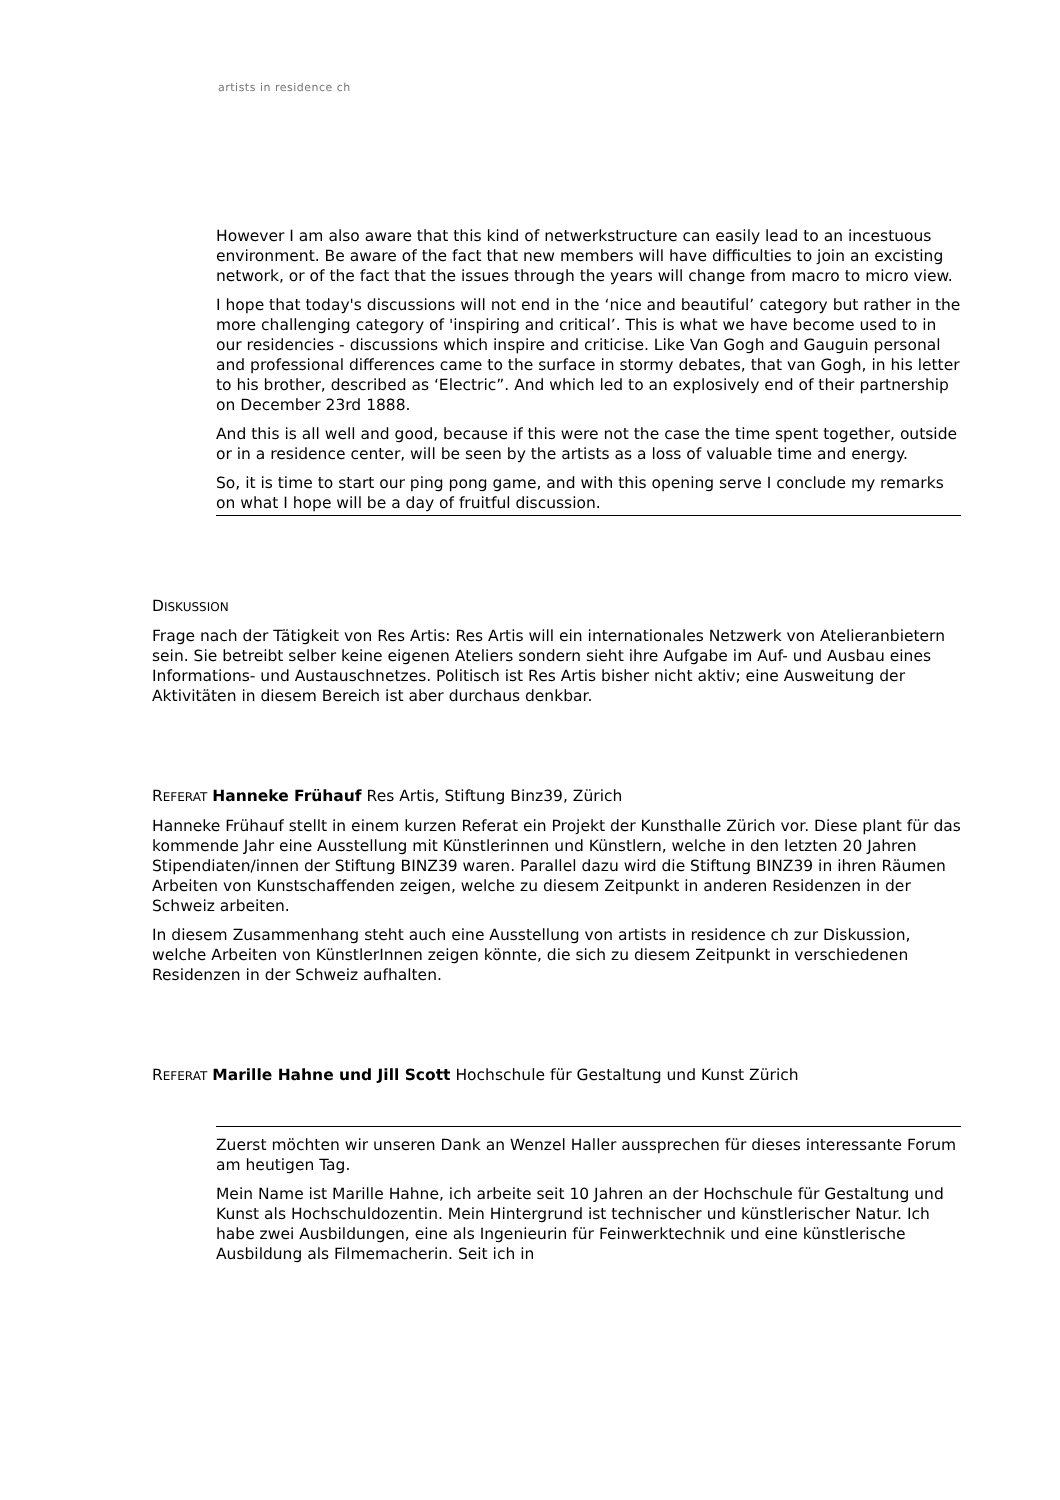artists in residence ch
However I am also aware that this kind of netwerkstructure can easily lead to an incestuous environment. Be aware of the fact that new members will have difficulties to join an excisting network, or of the fact that the issues through the years will change from macro to micro view.
I hope that today's discussions will not end in the ‘nice and beautiful’ category but rather in the more challenging category of 'inspiring and critical’. This is what we have become used to in our residencies - discussions which inspire and criticise. Like Van Gogh and Gauguin personal and professional differences came to the surface in stormy debates, that van Gogh, in his letter to his brother, described as ‘Electric”. And which led to an explosively end of their partnership on December 23rd 1888.
And this is all well and good, because if this were not the case the time spent together, outside or in a residence center, will be seen by the artists as a loss of valuable time and energy.
So, it is time to start our ping pong game, and with this opening serve I conclude my remarks on what I hope will be a day of fruitful discussion.
DISKUSSION
Frage nach der Tätigkeit von Res Artis: Res Artis will ein internationales Netzwerk von Atelieranbietern sein. Sie betreibt selber keine eigenen Ateliers sondern sieht ihre Aufgabe im Auf- und Ausbau eines Informations- und Austauschnetzes. Politisch ist Res Artis bisher nicht aktiv; eine Ausweitung der Aktivitäten in diesem Bereich ist aber durchaus denkbar.
REFERAT Hanneke Frühauf Res Artis, Stiftung Binz39, Zürich
Hanneke Frühauf stellt in einem kurzen Referat ein Projekt der Kunsthalle Zürich vor. Diese plant für das kommende Jahr eine Ausstellung mit Künstlerinnen und Künstlern, welche in den letzten 20 Jahren Stipendiaten/innen der Stiftung BINZ39 waren. Parallel dazu wird die Stiftung BINZ39 in ihren Räumen Arbeiten von Kunstschaffenden zeigen, welche zu diesem Zeitpunkt in anderen Residenzen in der Schweiz arbeiten.
In diesem Zusammenhang steht auch eine Ausstellung von artists in residence ch zur Diskussion, welche Arbeiten von KünstlerInnen zeigen könnte, die sich zu diesem Zeitpunkt in verschiedenen Residenzen in der Schweiz aufhalten.
REFERAT Marille Hahne und Jill Scott Hochschule für Gestaltung und Kunst Zürich
Zuerst möchten wir unseren Dank an Wenzel Haller aussprechen für dieses interessante Forum am heutigen Tag.
Mein Name ist Marille Hahne, ich arbeite seit 10 Jahren an der Hochschule für Gestaltung und Kunst als Hochschuldozentin. Mein Hintergrund ist technischer und künstlerischer Natur. Ich habe zwei Ausbildungen, eine als Ingenieurin für Feinwerktechnik und eine künstlerische Ausbildung als Filmemacherin. Seit ich in